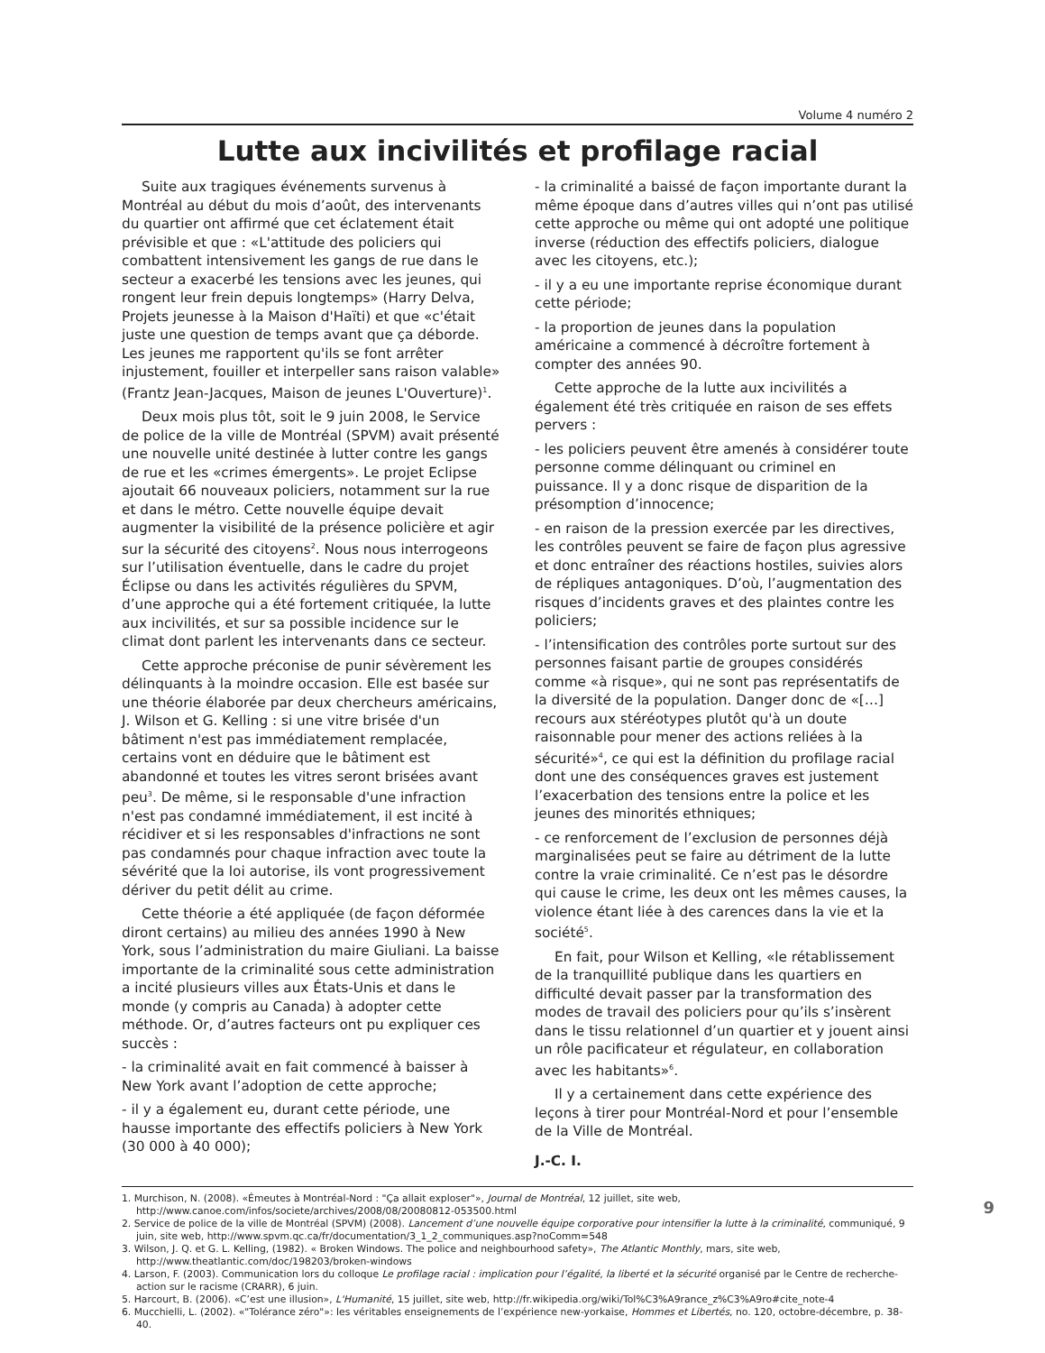Volume 4 numéro 2
Lutte aux incivilités et profilage racial
Suite aux tragiques événements survenus à Montréal au début du mois d’août, des intervenants du quartier ont affirmé que cet éclatement était prévisible et que : «L'attitude des policiers qui combattent intensivement les gangs de rue dans le secteur a exacerbé les tensions avec les jeunes, qui rongent leur frein depuis longtemps» (Harry Delva, Projets jeunesse à la Maison d'Haïti) et que «c'était juste une question de temps avant que ça déborde. Les jeunes me rapportent qu'ils se font arrêter injustement, fouiller et interpeller sans raison valable» (Frantz Jean-Jacques, Maison de jeunes L'Ouverture)<sup>1</sup>.
Deux mois plus tôt, soit le 9 juin 2008, le Service de police de la ville de Montréal (SPVM) avait présenté une nouvelle unité destinée à lutter contre les gangs de rue et les «crimes émergents». Le projet Eclipse ajoutait 66 nouveaux policiers, notamment sur la rue et dans le métro. Cette nouvelle équipe devait augmenter la visibilité de la présence policière et agir sur la sécurité des citoyens<sup>2</sup>. Nous nous interrogeons sur l’utilisation éventuelle, dans le cadre du projet Éclipse ou dans les activités régulières du SPVM, d’une approche qui a été fortement critiquée, la lutte aux incivilités, et sur sa possible incidence sur le climat dont parlent les intervenants dans ce secteur.
Cette approche préconise de punir sévèrement les délinquants à la moindre occasion. Elle est basée sur une théorie élaborée par deux chercheurs américains, J. Wilson et G. Kelling : si une vitre brisée d'un bâtiment n'est pas immédiatement remplacée, certains vont en déduire que le bâtiment est abandonné et toutes les vitres seront brisées avant peu<sup>3</sup>. De même, si le responsable d'une infraction n'est pas condamné immédiatement, il est incité à récidiver et si les responsables d'infractions ne sont pas condamnés pour chaque infraction avec toute la sévérité que la loi autorise, ils vont progressivement dériver du petit délit au crime.
Cette théorie a été appliquée (de façon déformée diront certains) au milieu des années 1990 à New York, sous l’administration du maire Giuliani. La baisse importante de la criminalité sous cette administration a incité plusieurs villes aux États-Unis et dans le monde (y compris au Canada) à adopter cette méthode. Or, d’autres facteurs ont pu expliquer ces succès :
- la criminalité avait en fait commencé à baisser à New York avant l’adoption de cette approche;
- il y a également eu, durant cette période, une hausse importante des effectifs policiers à New York (30 000 à 40 000);
- la criminalité a baissé de façon importante durant la même époque dans d’autres villes qui n’ont pas utilisé cette approche ou même qui ont adopté une politique inverse (réduction des effectifs policiers, dialogue avec les citoyens, etc.);
- il y a eu une importante reprise économique durant cette période;
- la proportion de jeunes dans la population américaine a commencé à décroître fortement à compter des années 90.
Cette approche de la lutte aux incivilités a également été très critiquée en raison de ses effets pervers :
- les policiers peuvent être amenés à considérer toute personne comme délinquant ou criminel en puissance. Il y a donc risque de disparition de la présomption d’innocence;
- en raison de la pression exercée par les directives, les contrôles peuvent se faire de façon plus agressive et donc entraîner des réactions hostiles, suivies alors de répliques antagoniques. D’où, l’augmentation des risques d’incidents graves et des plaintes contre les policiers;
- l’intensification des contrôles porte surtout sur des personnes faisant partie de groupes considérés comme «à risque», qui ne sont pas représentatifs de la diversité de la population. Danger donc de «[…] recours aux stéréotypes plutôt qu'à un doute raisonnable pour mener des actions reliées à la sécurité»<sup>4</sup>, ce qui est la définition du profilage racial dont une des conséquences graves est justement l’exacerbation des tensions entre la police et les jeunes des minorités ethniques;
- ce renforcement de l’exclusion de personnes déjà marginalisées peut se faire au détriment de la lutte contre la vraie criminalité. Ce n’est pas le désordre qui cause le crime, les deux ont les mêmes causes, la violence étant liée à des carences dans la vie et la société<sup>5</sup>.
En fait, pour Wilson et Kelling, «le rétablissement de la tranquillité publique dans les quartiers en difficulté devait passer par la transformation des modes de travail des policiers pour qu’ils s’insèrent dans le tissu relationnel d’un quartier et y jouent ainsi un rôle pacificateur et régulateur, en collaboration avec les habitants»<sup>6</sup>.
Il y a certainement dans cette expérience des leçons à tirer pour Montréal-Nord et pour l’ensemble de la Ville de Montréal.
J.-C. I.
1. Murchison, N. (2008). «Émeutes à Montréal-Nord : "Ça allait exploser"», Journal de Montréal, 12 juillet, site web, http://www.canoe.com/infos/societe/archives/2008/08/20080812-053500.html
2. Service de police de la ville de Montréal (SPVM) (2008). Lancement d’une nouvelle équipe corporative pour intensifier la lutte à la criminalité, communiqué, 9 juin, site web, http://www.spvm.qc.ca/fr/documentation/3_1_2_communiques.asp?noComm=548
3. Wilson, J. Q. et G. L. Kelling, (1982). « Broken Windows. The police and neighbourhood safety», The Atlantic Monthly, mars, site web, http://www.theatlantic.com/doc/198203/broken-windows
4. Larson, F. (2003). Communication lors du colloque Le profilage racial : implication pour l’égalité, la liberté et la sécurité organisé par le Centre de recherche-action sur le racisme (CRARR), 6 juin.
5. Harcourt, B. (2006). «C’est une illusion», L'Humanité, 15 juillet, site web, http://fr.wikipedia.org/wiki/Tol%C3%A9rance_z%C3%A9ro#cite_note-4
6. Mucchielli, L. (2002). «"Tolérance zéro"»: les véritables enseignements de l’expérience new-yorkaise, Hommes et Libertés, no. 120, octobre-décembre, p. 38-40.
9